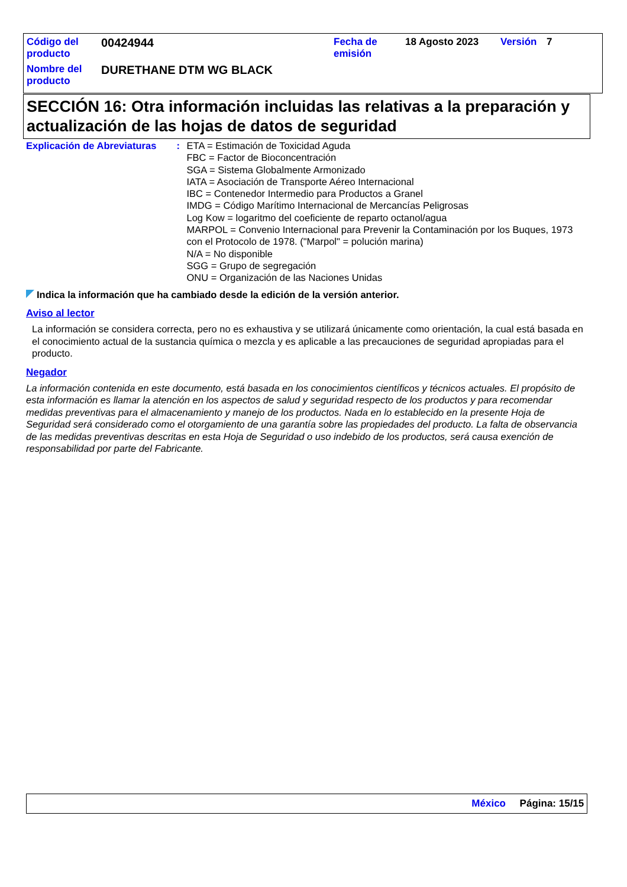| Código del producto | 00424944 | Fecha de emisión | 18 Agosto 2023 | Versión | 7 |
| Nombre del producto | DURETHANE DTM WG BLACK | | | | |
SECCIÓN 16: Otra información incluidas las relativas a la preparación y actualización de las hojas de datos de seguridad
| Explicación de Abreviaturas | : | ETA = Estimación de Toxicidad Aguda FBC = Factor de Bioconcentración SGA = Sistema Globalmente Armonizado IATA = Asociación de Transporte Aéreo Internacional IBC = Contenedor Intermedio para Productos a Granel IMDG = Código Marítimo Internacional de Mercancías Peligrosas Log Kow = logaritmo del coeficiente de reparto octanol/agua MARPOL = Convenio Internacional para Prevenir la Contaminación por los Buques, 1973 con el Protocolo de 1978. ("Marpol" = polución marina) N/A = No disponible SGG = Grupo de segregación ONU = Organización de las Naciones Unidas |
Indica la información que ha cambiado desde la edición de la versión anterior.
Aviso al lector
La información se considera correcta, pero no es exhaustiva y se utilizará únicamente como orientación, la cual está basada en el conocimiento actual de la sustancia química o mezcla y es aplicable a las precauciones de seguridad apropiadas para el producto.
Negador
La información contenida en este documento, está basada en los conocimientos científicos y técnicos actuales. El propósito de esta información es llamar la atención en los aspectos de salud y seguridad respecto de los productos y para recomendar medidas preventivas para el almacenamiento y manejo de los productos. Nada en lo establecido en la presente Hoja de Seguridad será considerado como el otorgamiento de una garantía sobre las propiedades del producto. La falta de observancia de las medidas preventivas descritas en esta Hoja de Seguridad o uso indebido de los productos, será causa exención de responsabilidad por parte del Fabricante.
México Página: 15/15